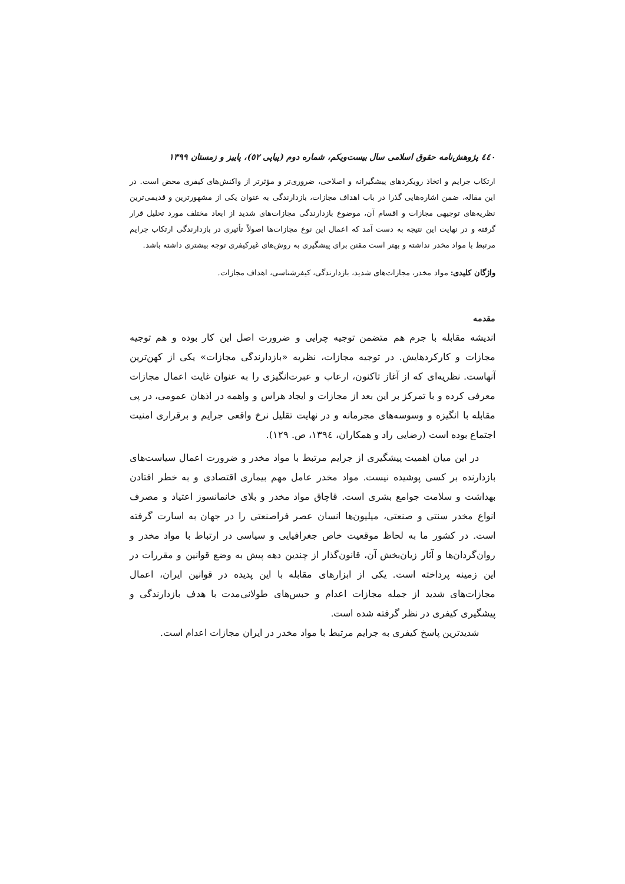٤٤٠ پژوهش‌نامه حقوق اسلامی سال بیست‌ویکم، شماره دوم (پیاپی ٥٢)، پاییز و زمستان ١٣٩٩
ارتکاب جرایم و اتخاذ رویکردهای پیشگیرانه و اصلاحی، ضروری‌تر و مؤثرتر از واکنش‌های کیفری محض است. در این مقاله، ضمن اشاره‌هایی گذرا در باب اهداف مجازات، بازدارندگی به عنوان یکی از مشهورترین و قدیمی‌ترین نظریه‌های توجیهی مجازات و اقسام آن، موضوع بازدارندگی مجازات‌های شدید از ابعاد مختلف مورد تحلیل قرار گرفته و در نهایت این نتیجه به دست آمد که اعمال این نوع مجازات‌ها اصولاً تأثیری در بازدارندگی ارتکاب جرایم مرتبط با مواد مخدر نداشته و بهتر است مقنن برای پیشگیری به روش‌های غیرکیفری توجه بیشتری داشته باشد.
واژگان کلیدی: مواد مخدر، مجازات‌های شدید، بازدارندگی، کیفرشناسی، اهداف مجازات.
مقدمه
اندیشه مقابله با جرم هم متضمن توجیه چرایی و ضرورت اصل این کار بوده و هم توجیه مجازات و کارکردهایش. در توجیه مجازات، نظریه «بازدارندگی مجازات» یکی از کهن‌ترین آنهاست. نظریه‌ای که از آغاز تاکنون، ارعاب و عبرت‌انگیزی را به عنوان غایت اعمال مجازات معرفی کرده و با تمرکز بر این بعد از مجازات و ایجاد هراس و واهمه در اذهان عمومی، در پی مقابله با انگیزه و وسوسه‌های مجرمانه و در نهایت تقلیل نرخ واقعی جرایم و برقراری امنیت اجتماع بوده است (رضایی راد و همکاران، ١٣٩٤، ص. ١٢٩).
در این میان اهمیت پیشگیری از جرایم مرتبط با مواد مخدر و ضرورت اعمال سیاست‌های بازدارنده بر کسی پوشیده نیست. مواد مخدر عامل مهم بیماری اقتصادی و به خطر افتادن بهداشت و سلامت جوامع بشری است. قاچاق مواد مخدر و بلای خانمانسوز اعتیاد و مصرف انواع مخدر سنتی و صنعتی، میلیون‌ها انسان عصر فراصنعتی را در جهان به اسارت گرفته است. در کشور ما به لحاظ موقعیت خاص جغرافیایی و سیاسی در ارتباط با مواد مخدر و روان‌گردان‌ها و آثار زیان‌بخش آن، قانون‌گذار از چندین دهه پیش به وضع قوانین و مقررات در این زمینه پرداخته است. یکی از ابزارهای مقابله با این پدیده در قوانین ایران، اعمال مجازات‌های شدید از جمله مجازات اعدام و حبس‌های طولانی‌مدت با هدف بازدارندگی و پیشگیری کیفری در نظر گرفته شده است.
شدیدترین پاسخ کیفری به جرایم مرتبط با مواد مخدر در ایران مجازات اعدام است.